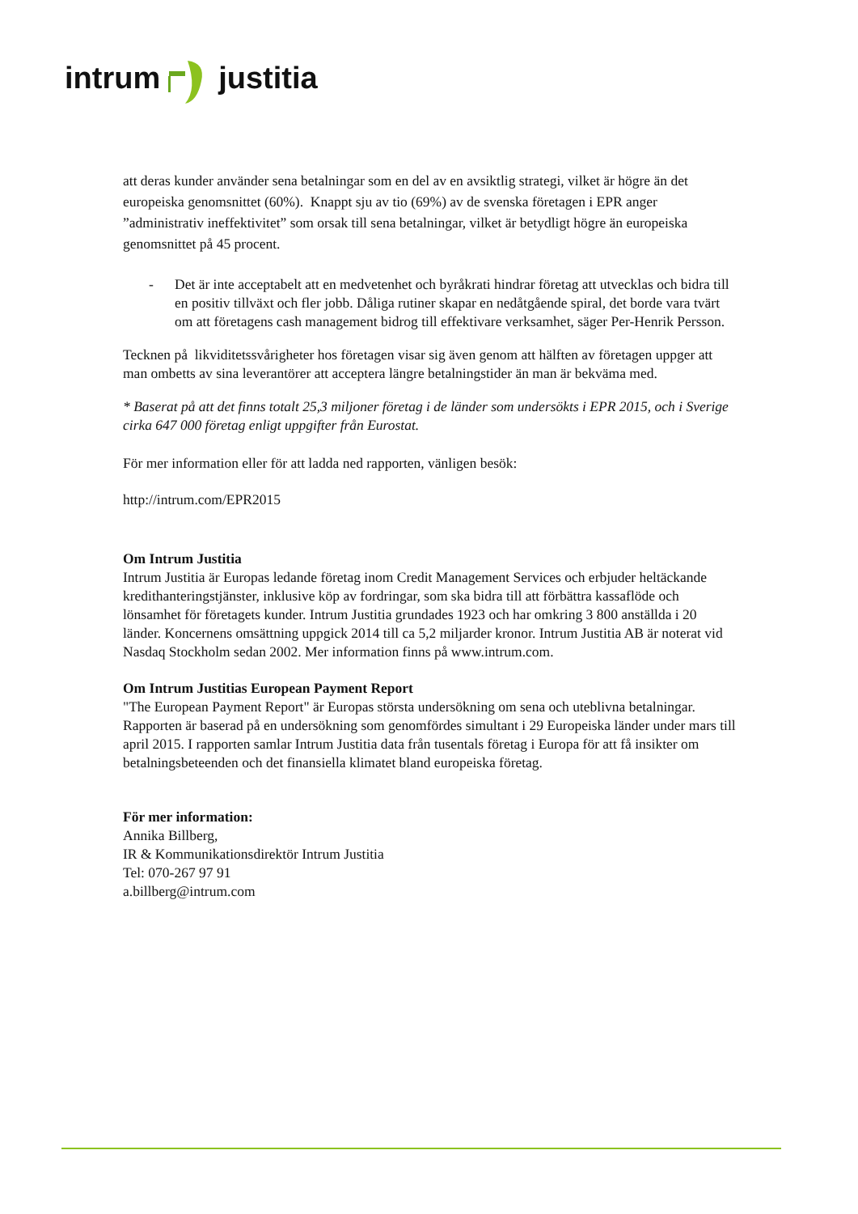intrum justitia
att deras kunder använder sena betalningar som en del av en avsiktlig strategi, vilket är högre än det europeiska genomsnittet (60%). Knappt sju av tio (69%) av de svenska företagen i EPR anger ”administrativ ineffektivitet” som orsak till sena betalningar, vilket är betydligt högre än europeiska genomsnittet på 45 procent.
- Det är inte acceptabelt att en medvetenhet och byråkrati hindrar företag att utvecklas och bidra till en positiv tillväxt och fler jobb. Dåliga rutiner skapar en nedåtgående spiral, det borde vara tvärt om att företagens cash management bidrog till effektivare verksamhet, säger Per-Henrik Persson.
Tecknen på likviditetssvårigheter hos företagen visar sig även genom att hälften av företagen uppger att man ombetts av sina leverantörer att acceptera längre betalningstider än man är bekväma med.
* Baserat på att det finns totalt 25,3 miljoner företag i de länder som undersökts i EPR 2015, och i Sverige cirka 647 000 företag enligt uppgifter från Eurostat.
För mer information eller för att ladda ned rapporten, vänligen besök:
http://intrum.com/EPR2015
Om Intrum Justitia
Intrum Justitia är Europas ledande företag inom Credit Management Services och erbjuder heltäckande kredithanteringstjänster, inklusive köp av fordringar, som ska bidra till att förbättra kassaflöde och lönsamhet för företagets kunder. Intrum Justitia grundades 1923 och har omkring 3 800 anställda i 20 länder. Koncernens omsättning uppgick 2014 till ca 5,2 miljarder kronor. Intrum Justitia AB är noterat vid Nasdaq Stockholm sedan 2002. Mer information finns på www.intrum.com.
Om Intrum Justitias European Payment Report
"The European Payment Report" är Europas största undersökning om sena och uteblivna betalningar. Rapporten är baserad på en undersökning som genomfördes simultant i 29 Europeiska länder under mars till april 2015. I rapporten samlar Intrum Justitia data från tusentals företag i Europa för att få insikter om betalningsbeteenden och det finansiella klimatet bland europeiska företag.
För mer information:
Annika Billberg,
IR & Kommunikationsdirektör Intrum Justitia
Tel: 070-267 97 91
a.billberg@intrum.com